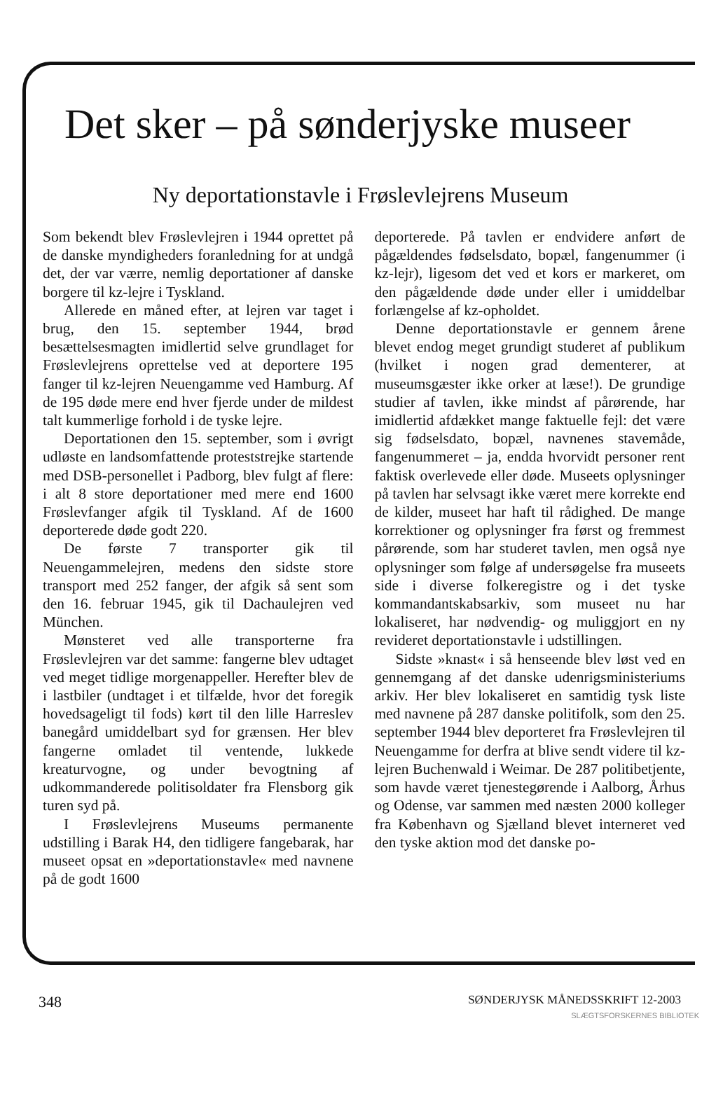Det sker – på sønderjyske museer
Ny deportationstavle i Frøslevlejrens Museum
Som bekendt blev Frøslevlejren i 1944 oprettet på de danske myndigheders foranledning for at undgå det, der var værre, nemlig deportationer af danske borgere til kz-lejre i Tyskland.
Allerede en måned efter, at lejren var taget i brug, den 15. september 1944, brød besættelsesmagten imidlertid selve grundlaget for Frøslevlejrens oprettelse ved at deportere 195 fanger til kz-lejren Neuengamme ved Hamburg. Af de 195 døde mere end hver fjerde under de mildest talt kummerlige forhold i de tyske lejre.
Deportationen den 15. september, som i øvrigt udløste en landsomfattende proteststrejke startende med DSB-personellet i Padborg, blev fulgt af flere: i alt 8 store deportationer med mere end 1600 Frøslevfanger afgik til Tyskland. Af de 1600 deporterede døde godt 220.
De første 7 transporter gik til Neuengammelejren, medens den sidste store transport med 252 fanger, der afgik så sent som den 16. februar 1945, gik til Dachaulejren ved München.
Mønsteret ved alle transporterne fra Frøslevlejren var det samme: fangerne blev udtaget ved meget tidlige morgenappeller. Herefter blev de i lastbiler (undtaget i et tilfælde, hvor det foregik hovedsageligt til fods) kørt til den lille Harreslev banegård umiddelbart syd for grænsen. Her blev fangerne omladet til ventende, lukkede kreaturvogne, og under bevogtning af udkommanderede politisoldater fra Flensborg gik turen syd på.
I Frøslevlejrens Museums permanente udstilling i Barak H4, den tidligere fangebarak, har museet opsat en »deportationstavle« med navnene på de godt 1600
deporterede. På tavlen er endvidere anført de pågældendes fødselsdato, bopæl, fangenummer (i kz-lejr), ligesom det ved et kors er markeret, om den pågældende døde under eller i umiddelbar forlængelse af kz-opholdet.
Denne deportationstavle er gennem årene blevet endog meget grundigt studeret af publikum (hvilket i nogen grad dementerer, at museumsgæster ikke orker at læse!). De grundige studier af tavlen, ikke mindst af pårørende, har imidlertid afdækket mange faktuelle fejl: det være sig fødselsdato, bopæl, navnenes stavemåde, fangenummeret – ja, endda hvorvidt personer rent faktisk overlevede eller døde. Museets oplysninger på tavlen har selvsagt ikke været mere korrekte end de kilder, museet har haft til rådighed. De mange korrektioner og oplysninger fra først og fremmest pårørende, som har studeret tavlen, men også nye oplysninger som følge af undersøgelse fra museets side i diverse folkeregistre og i det tyske kommandantskabsarkiv, som museet nu har lokaliseret, har nødvendig- og muliggjort en ny revideret deportationstavle i udstillingen.
Sidste »knast« i så henseende blev løst ved en gennemgang af det danske udenrigsministeriums arkiv. Her blev lokaliseret en samtidig tysk liste med navnene på 287 danske politifolk, som den 25. september 1944 blev deporteret fra Frøslevlejren til Neuengamme for derfra at blive sendt videre til kz-lejren Buchenwald i Weimar. De 287 politibetjente, som havde været tjenestegørende i Aalborg, Århus og Odense, var sammen med næsten 2000 kolleger fra København og Sjælland blevet interneret ved den tyske aktion mod det danske po-
348 SØNDERJYSK MÅNEDSSKRIFT 12-2003
SLÆGTSFORSKERNES BIBLIOTEK